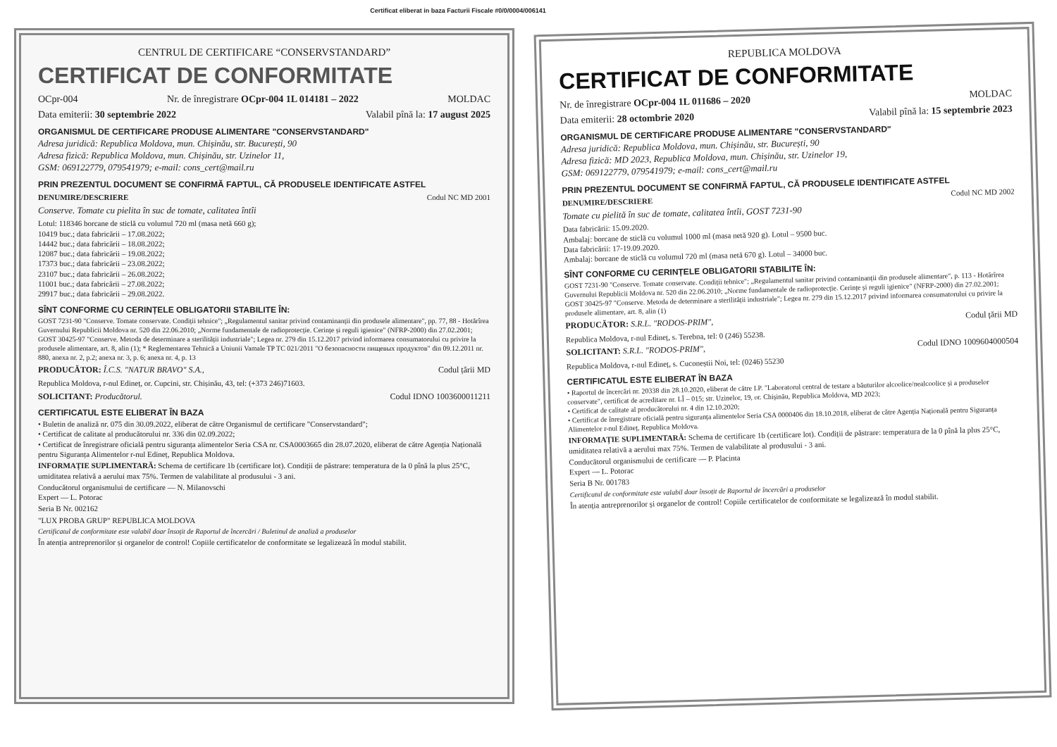Certificat eliberat in baza Facturii Fiscale #0/0/0004/006141
CENTRUL DE CERTIFICARE “CONSERVSTANDARD”
CERTIFICAT DE CONFORMITATE
OCpr-004 Nr. de înregistrare OCpr-004 1L 014181 – 2022 MOLDAC
Data emiterii: 30 septembrie 2022 Valabil pînă la: 17 august 2025
ORGANISMUL DE CERTIFICARE PRODUSE ALIMENTARE "CONSERVSTANDARD"
Adresa juridică: Republica Moldova, mun. Chișinău, str. București, 90
Adresa fizică: Republica Moldova, mun. Chișinău, str. Uzinelor 11,
GSM: 069122779, 079541979; e-mail: cons_cert@mail.ru
PRIN PREZENTUL DOCUMENT SE CONFIRMĂ FAPTUL, CĂ PRODUSELE IDENTIFICATE ASTFEL
DENUMIRE/DESCRIERE Codul NC MD 2001
Conserve. Tomate cu pielita în suc de tomate, calitatea întîi
Lotul: 118346 borcane de sticlă cu volumul 720 ml (masa netă 660 g);
10419 buc.; data fabricării – 17.08.2022;
14442 buc.; data fabricării – 18.08.2022;
12087 buc.; data fabricării – 19.08.2022;
17373 buc.; data fabricării – 23.08.2022;
23107 buc.; data fabricării – 26.08.2022;
11001 buc.; data fabricării – 27.08.2022;
29917 buc.; data fabricării – 29.08.2022.
SÎNT CONFORME CU CERINȚELE OBLIGATORII STABILITE ÎN:
GOST 7231-90 "Conserve. Tomate conservate. Condiții tehnice"; „Regulamentul sanitar privind contaminanții din produsele alimentare", pp. 77, 88 - Hotărîrea Guvernului Republicii Moldova nr. 520 din 22.06.2010; „Norme fundamentale de radioprotecție. Cerințe și reguli igienice" (NFRP-2000) din 27.02.2001; GOST 30425-97 "Conserve. Metoda de determinare a sterilității industriale"; Legea nr. 279 din 15.12.2017 privind informarea consumatorului cu privire la produsele alimentare, art. 8, alin (1); * Reglementarea Tehnică a Uniunii Vamale TP TC 021/2011 "О безопасности пищевых продуктов" din 09.12.2011 nr. 880, anexa nr. 2, p.2; anexa nr. 3, p. 6; anexa nr. 4, p. 13
PRODUCĂTOR: Î.C.S. "NATUR BRAVO" S.A., Codul țării MD
Republica Moldova, r-nul Edineț, or. Cupcini, str. Chișinău, 43, tel: (+373 246)71603.
SOLICITANT: Producătorul. Codul IDNO 1003600011211
CERTIFICATUL ESTE ELIBERAT ÎN BAZA
• Buletin de analiză nr. 075 din 30.09.2022, eliberat de către Organismul de certificare "Conservstandard";
• Certificat de calitate al producătorului nr. 336 din 02.09.2022;
• Certificat de înregistrare oficială pentru siguranța alimentelor Seria CSA nr. CSA0003665 din 28.07.2020, eliberat de către Agenția Națională pentru Siguranța Alimentelor r-nul Edineț, Republica Moldova.
INFORMAȚIE SUPLIMENTARĂ: Schema de certificare 1b (certificare lot). Condiții de păstrare: temperatura de la 0 pînă la plus 25°C, umiditatea relativă a aerului max 75%. Termen de valabilitate al produsului - 3 ani.
Conducătorul organismului de certificare — N. Milanovschi
Expert — L. Potorac
Seria B Nr. 002162
"LUX PROBA GRUP" REPUBLICA MOLDOVA
Certificatul de conformitate este valabil doar însoțit de Raportul de încercări / Buletinul de analiză a produselor
În atenția antreprenorilor și organelor de control! Copiile certificatelor de conformitate se legalizează în modul stabilit.
REPUBLICA MOLDOVA
CERTIFICAT DE CONFORMITATE
Nr. de înregistrare OCpr-004 1L 011686 – 2020 MOLDAC
Data emiterii: 28 octombrie 2020 Valabil pînă la: 15 septembrie 2023
ORGANISMUL DE CERTIFICARE PRODUSE ALIMENTARE "CONSERVSTANDARD"
Adresa juridică: Republica Moldova, mun. Chișinău, str. București, 90
Adresa fizică: MD 2023, Republica Moldova, mun. Chișinău, str. Uzinelor 19,
GSM: 069122779, 079541979; e-mail: cons_cert@mail.ru
PRIN PREZENTUL DOCUMENT SE CONFIRMĂ FAPTUL, CĂ PRODUSELE IDENTIFICATE ASTFEL
DENUMIRE/DESCRIERE Codul NC MD 2002
Tomate cu pielită în suc de tomate, calitatea întîi, GOST 7231-90
Data fabricării: 15.09.2020.
Ambalaj: borcane de sticlă cu volumul 1000 ml (masa netă 920 g). Lotul – 9500 buc.
Data fabricării: 17-19.09.2020.
Ambalaj: borcane de sticlă cu volumul 720 ml (masa netă 670 g). Lotul – 34000 buc.
SÎNT CONFORME CU CERINȚELE OBLIGATORII STABILITE ÎN:
GOST 7231-90 "Conserve. Tomate conservate. Condiții tehnice"; „Regulamentul sanitar privind contaminanții din produsele alimentare", p. 113 - Hotărîrea Guvernului Republicii Moldova nr. 520 din 22.06.2010; „Norme fundamentale de radioprotecție. Cerințe și reguli igienice" (NFRP-2000) din 27.02.2001; GOST 30425-97 "Conserve. Metoda de determinare a sterilității industriale"; Legea nr. 279 din 15.12.2017 privind informarea consumatorului cu privire la produsele alimentare, art. 8, alin (1)
PRODUCĂTOR: S.R.L. "RODOS-PRIM", Codul țării MD
Republica Moldova, r-nul Edineț, s. Terebna, tel: 0 (246) 55238.
SOLICITANT: S.R.L. "RODOS-PRIM", Codul IDNO 1009604000504
Republica Moldova, r-nul Edineț, s. Cuconeștii Noi, tel: (0246) 55230
CERTIFICATUL ESTE ELIBERAT ÎN BAZA
• Raportul de încercări nr. 20338 din 28.10.2020, eliberat de către I.P. "Laboratorul central de testare a băuturilor alcoolice/nealcoolice și a produselor conservate", certificat de acreditare nr. LÎ – 015; str. Uzinelor, 19, or. Chișinău, Republica Moldova, MD 2023;
• Certificat de calitate al producătorului nr. 4 din 12.10.2020;
• Certificat de înregistrare oficială pentru siguranța alimentelor Seria CSA 0000406 din 18.10.2018, eliberat de către Agenția Națională pentru Siguranța Alimentelor r-nul Edineț, Republica Moldova.
INFORMAȚIE SUPLIMENTARĂ: Schema de certificare 1b (certificare lot). Condiții de păstrare: temperatura de la 0 pînă la plus 25°C, umiditatea relativă a aerului max 75%. Termen de valabilitate al produsului - 3 ani.
Conducătorul organismului de certificare — P. Placinta
Expert — L. Potorac
Seria B Nr. 001783
Certificatul de conformitate este valabil doar însoțit de Raportul de încercări a produselor
În atenția antreprenorilor și organelor de control! Copiile certificatelor de conformitate se legalizează în modul stabilit.